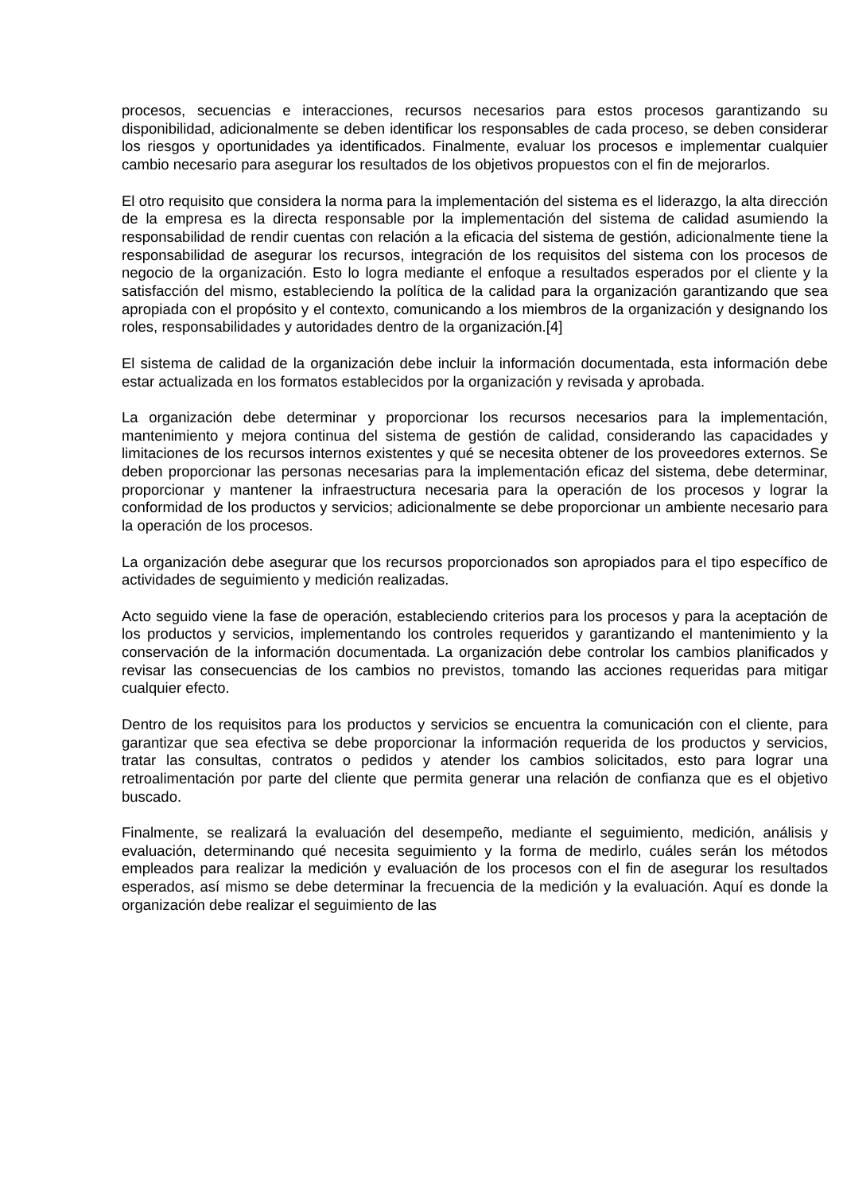procesos, secuencias e interacciones, recursos necesarios para estos procesos garantizando su disponibilidad, adicionalmente se deben identificar los responsables de cada proceso, se deben considerar los riesgos y oportunidades ya identificados. Finalmente, evaluar los procesos e implementar cualquier cambio necesario para asegurar los resultados de los objetivos propuestos con el fin de mejorarlos.
El otro requisito que considera la norma para la implementación del sistema es el liderazgo, la alta dirección de la empresa es la directa responsable por la implementación del sistema de calidad asumiendo la responsabilidad de rendir cuentas con relación a la eficacia del sistema de gestión, adicionalmente tiene la responsabilidad de asegurar los recursos, integración de los requisitos del sistema con los procesos de negocio de la organización. Esto lo logra mediante el enfoque a resultados esperados por el cliente y la satisfacción del mismo, estableciendo la política de la calidad para la organización garantizando que sea apropiada con el propósito y el contexto, comunicando a los miembros de la organización y designando los roles, responsabilidades y autoridades dentro de la organización.[4]
El sistema de calidad de la organización debe incluir la información documentada, esta información debe estar actualizada en los formatos establecidos por la organización y revisada y aprobada.
La organización debe determinar y proporcionar los recursos necesarios para la implementación, mantenimiento y mejora continua del sistema de gestión de calidad, considerando las capacidades y limitaciones de los recursos internos existentes y qué se necesita obtener de los proveedores externos. Se deben proporcionar las personas necesarias para la implementación eficaz del sistema, debe determinar, proporcionar y mantener la infraestructura necesaria para la operación de los procesos y lograr la conformidad de los productos y servicios; adicionalmente se debe proporcionar un ambiente necesario para la operación de los procesos.
La organización debe asegurar que los recursos proporcionados son apropiados para el tipo específico de actividades de seguimiento y medición realizadas.
Acto seguido viene la fase de operación, estableciendo criterios para los procesos y para la aceptación de los productos y servicios, implementando los controles requeridos y garantizando el mantenimiento y la conservación de la información documentada. La organización debe controlar los cambios planificados y revisar las consecuencias de los cambios no previstos, tomando las acciones requeridas para mitigar cualquier efecto.
Dentro de los requisitos para los productos y servicios se encuentra la comunicación con el cliente, para garantizar que sea efectiva se debe proporcionar la información requerida de los productos y servicios, tratar las consultas, contratos o pedidos y atender los cambios solicitados, esto para lograr una retroalimentación por parte del cliente que permita generar una relación de confianza que es el objetivo buscado.
Finalmente, se realizará la evaluación del desempeño, mediante el seguimiento, medición, análisis y evaluación, determinando qué necesita seguimiento y la forma de medirlo, cuáles serán los métodos empleados para realizar la medición y evaluación de los procesos con el fin de asegurar los resultados esperados, así mismo se debe determinar la frecuencia de la medición y la evaluación. Aquí es donde la organización debe realizar el seguimiento de las